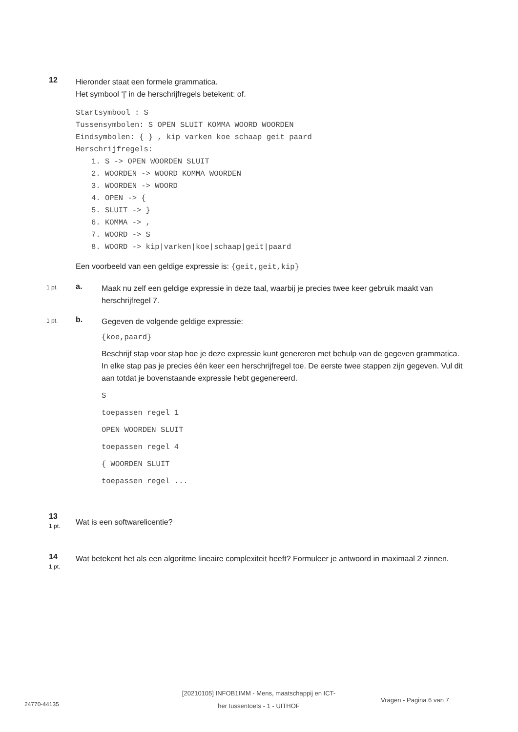12
Hieronder staat een formele grammatica.
Het symbool ‘|’ in de herschrijfregels betekent: of.
Startsymbool : S
Tussensymbolen: S OPEN SLUIT KOMMA WOORD WOORDEN
Eindsymbolen: { } , kip varken koe schaap geit paard
Herschrijfregels:
1. S -> OPEN WOORDEN SLUIT
2. WOORDEN -> WOORD KOMMA WOORDEN
3. WOORDEN -> WOORD
4. OPEN -> {
5. SLUIT -> }
6. KOMMA -> ,
7. WOORD -> S
8. WOORD -> kip|varken|koe|schaap|geit|paard
Een voorbeeld van een geldige expressie is: {geit,geit,kip}
1 pt. a.
Maak nu zelf een geldige expressie in deze taal, waarbij je precies twee keer gebruik maakt van herschrijfregel 7.
1 pt. b.
Gegeven de volgende geldige expressie:
{koe,paard}
Beschrijf stap voor stap hoe je deze expressie kunt genereren met behulp van de gegeven grammatica. In elke stap pas je precies één keer een herschrijfregel toe. De eerste twee stappen zijn gegeven. Vul dit aan totdat je bovenstaande expressie hebt gegenereerd.
S
toepassen regel 1
OPEN WOORDEN SLUIT
toepassen regel 4
{ WOORDEN SLUIT
toepassen regel ...
13
1 pt.
Wat is een softwarelicentie?
14
1 pt.
Wat betekent het als een algoritme lineaire complexiteit heeft? Formuleer je antwoord in maximaal 2 zinnen.
24770-44135 [20210105] INFOB1IMM - Mens, maatschappij en ICT-
her tussentoets - 1 - UITHOF Vragen - Pagina 6 van 7